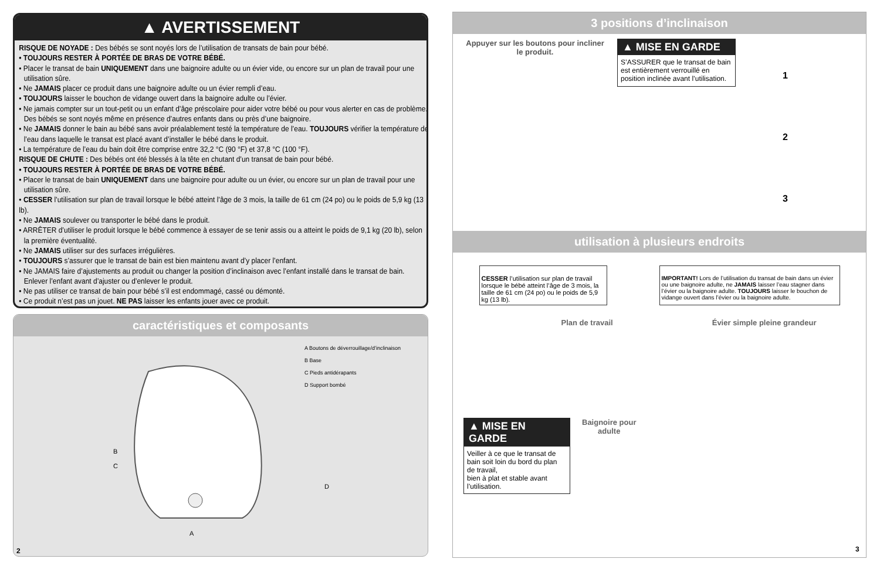▲ AVERTISSEMENT
RISQUE DE NOYADE : Des bébés se sont noyés lors de l’utilisation de transats de bain pour bébé.
• TOUJOURS RESTER À PORTÉE DE BRAS DE VOTRE BÉBÉ.
• Placer le transat de bain UNIQUEMENT dans une baignoire adulte ou un évier vide, ou encore sur un plan de travail pour une utilisation sûre.
• Ne JAMAIS placer ce produit dans une baignoire adulte ou un évier rempli d’eau.
• TOUJOURS laisser le bouchon de vidange ouvert dans la baignoire adulte ou l’évier.
• Ne jamais compter sur un tout-petit ou un enfant d’âge préscolaire pour aider votre bébé ou pour vous alerter en cas de problème. Des bébés se sont noyés même en présence d’autres enfants dans ou près d’une baignoire.
• Ne JAMAIS donner le bain au bébé sans avoir préalablement testé la température de l’eau. TOUJOURS vérifier la température de l’eau dans laquelle le transat est placé avant d’installer le bébé dans le produit.
• La température de l’eau du bain doit être comprise entre 32,2 °C (90 °F) et 37,8 °C (100 °F).
RISQUE DE CHUTE : Des bébés ont été blessés à la tête en chutant d’un transat de bain pour bébé.
• TOUJOURS RESTER À PORTÉE DE BRAS DE VOTRE BÉBÉ.
• Placer le transat de bain UNIQUEMENT dans une baignoire pour adulte ou un évier, ou encore sur un plan de travail pour une utilisation sûre.
• CESSER l’utilisation sur plan de travail lorsque le bébé atteint l’âge de 3 mois, la taille de 61 cm (24 po) ou le poids de 5,9 kg (13 lb).
• Ne JAMAIS soulever ou transporter le bébé dans le produit.
• ARRÊTER d’utiliser le produit lorsque le bébé commence à essayer de se tenir assis ou a atteint le poids de 9,1 kg (20 lb), selon la première éventualité.
• Ne JAMAIS utiliser sur des surfaces irrégulières.
• TOUJOURS s’assurer que le transat de bain est bien maintenu avant d’y placer l’enfant.
• Ne JAMAIS faire d’ajustements au produit ou changer la position d’inclinaison avec l’enfant installé dans le transat de bain. Enlever l’enfant avant d’ajuster ou d’enlever le produit.
• Ne pas utiliser ce transat de bain pour bébé s’il est endommagé, cassé ou démonté.
• Ce produit n’est pas un jouet. NE PAS laisser les enfants jouer avec ce produit.
caractéristiques et composants
B
C
A
D
A Boutons de déverrouillage/d’inclinaison
B Base
C Pieds antidérapants
D Support bombé
2
3 positions d’inclinaison
Appuyer sur les boutons pour incliner le produit.
▲ MISE EN GARDE
S’ASSURER que le transat de bain est entièrement verrouillé en position inclinée avant l’utilisation.
1
2
3
utilisation à plusieurs endroits
CESSER l’utilisation sur plan de travail lorsque le bébé atteint l’âge de 3 mois, la taille de 61 cm (24 po) ou le poids de 5,9 kg (13 lb).
IMPORTANT! Lors de l’utilisation du transat de bain dans un évier ou une baignoire adulte, ne JAMAIS laisser l’eau stagner dans l’évier ou la baignoire adulte. TOUJOURS laisser le bouchon de vidange ouvert dans l’évier ou la baignoire adulte.
Plan de travail Évier simple pleine grandeur
▲ MISE EN GARDE
Veiller à ce que le transat de bain soit loin du bord du plan de travail,
bien à plat et stable avant l’utilisation.
Baignoire pour
adulte
3